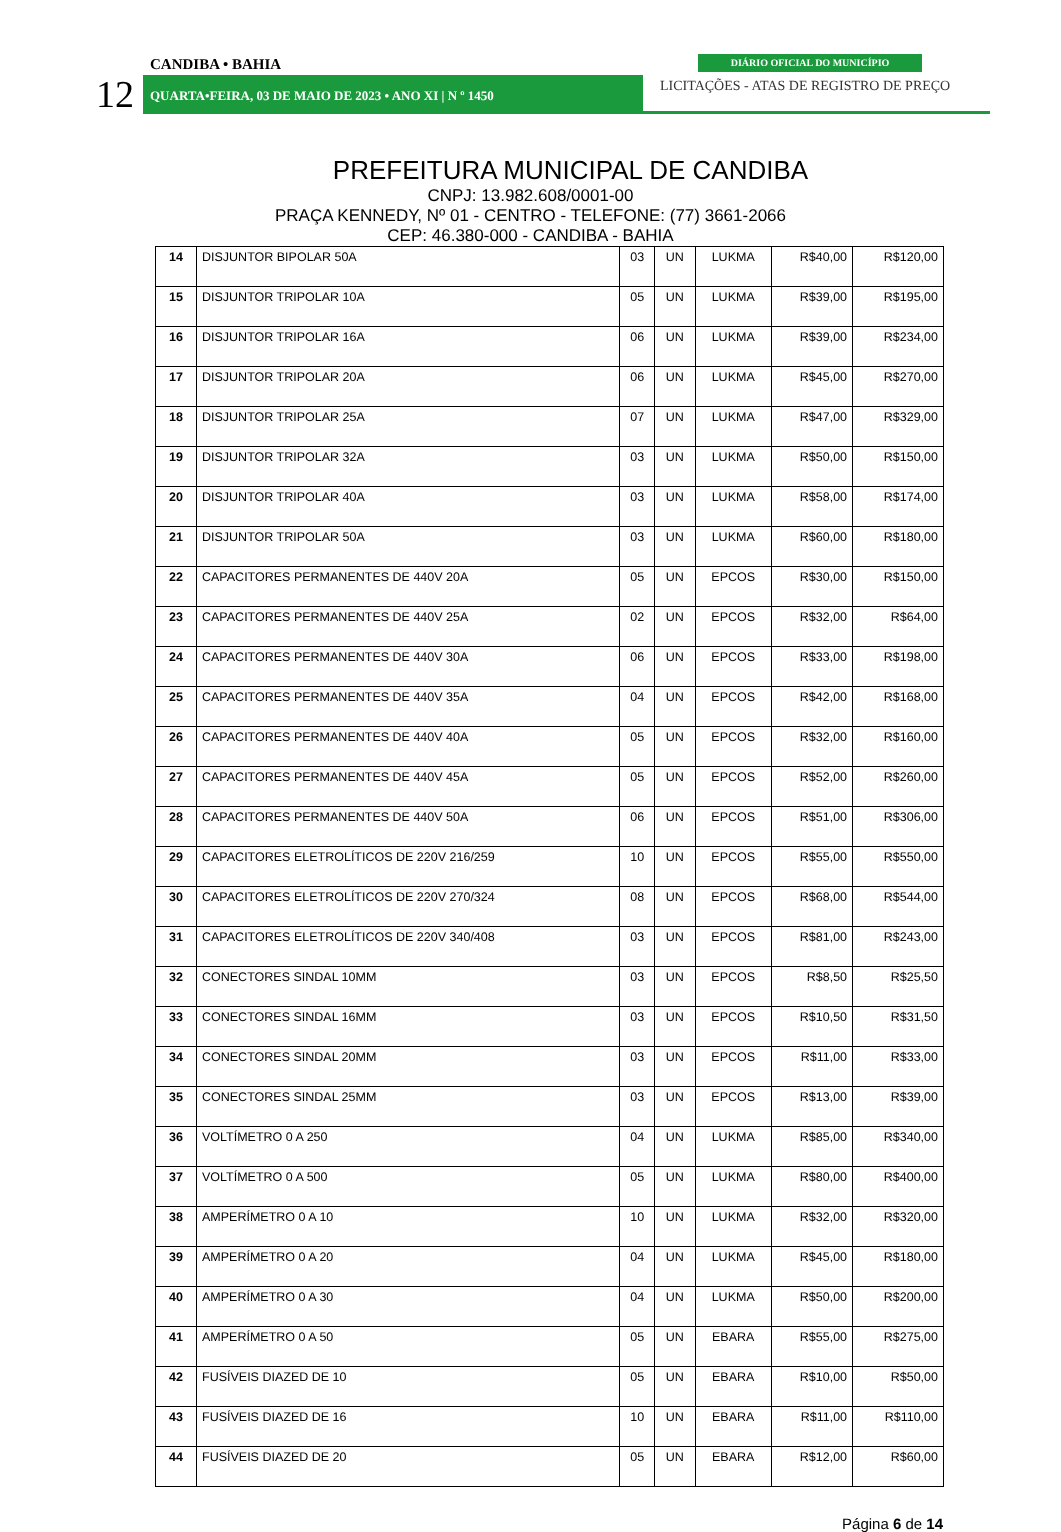CANDIBA • BAHIA
12
QUARTA•FEIRA, 03 DE MAIO DE 2023 • ANO XI | N º 1450
DIÁRIO OFICIAL DO MUNICÍPIO
LICITAÇÕES - ATAS DE REGISTRO DE PREÇO
PREFEITURA MUNICIPAL DE CANDIBA
CNPJ: 13.982.608/0001-00
PRAÇA KENNEDY, Nº 01 - CENTRO - TELEFONE: (77) 3661-2066
CEP: 46.380-000 - CANDIBA - BAHIA
| 14 | DISJUNTOR BIPOLAR 50A | 03 | UN | LUKMA | R$40,00 | R$120,00 |
| 15 | DISJUNTOR TRIPOLAR 10A | 05 | UN | LUKMA | R$39,00 | R$195,00 |
| 16 | DISJUNTOR TRIPOLAR 16A | 06 | UN | LUKMA | R$39,00 | R$234,00 |
| 17 | DISJUNTOR TRIPOLAR 20A | 06 | UN | LUKMA | R$45,00 | R$270,00 |
| 18 | DISJUNTOR TRIPOLAR 25A | 07 | UN | LUKMA | R$47,00 | R$329,00 |
| 19 | DISJUNTOR TRIPOLAR 32A | 03 | UN | LUKMA | R$50,00 | R$150,00 |
| 20 | DISJUNTOR TRIPOLAR 40A | 03 | UN | LUKMA | R$58,00 | R$174,00 |
| 21 | DISJUNTOR TRIPOLAR 50A | 03 | UN | LUKMA | R$60,00 | R$180,00 |
| 22 | CAPACITORES PERMANENTES DE 440V 20A | 05 | UN | EPCOS | R$30,00 | R$150,00 |
| 23 | CAPACITORES PERMANENTES DE 440V 25A | 02 | UN | EPCOS | R$32,00 | R$64,00 |
| 24 | CAPACITORES PERMANENTES DE 440V 30A | 06 | UN | EPCOS | R$33,00 | R$198,00 |
| 25 | CAPACITORES PERMANENTES DE 440V 35A | 04 | UN | EPCOS | R$42,00 | R$168,00 |
| 26 | CAPACITORES PERMANENTES DE 440V 40A | 05 | UN | EPCOS | R$32,00 | R$160,00 |
| 27 | CAPACITORES PERMANENTES DE 440V 45A | 05 | UN | EPCOS | R$52,00 | R$260,00 |
| 28 | CAPACITORES PERMANENTES DE 440V 50A | 06 | UN | EPCOS | R$51,00 | R$306,00 |
| 29 | CAPACITORES ELETROLÍTICOS DE 220V 216/259 | 10 | UN | EPCOS | R$55,00 | R$550,00 |
| 30 | CAPACITORES ELETROLÍTICOS DE 220V 270/324 | 08 | UN | EPCOS | R$68,00 | R$544,00 |
| 31 | CAPACITORES ELETROLÍTICOS DE 220V 340/408 | 03 | UN | EPCOS | R$81,00 | R$243,00 |
| 32 | CONECTORES SINDAL 10MM | 03 | UN | EPCOS | R$8,50 | R$25,50 |
| 33 | CONECTORES SINDAL 16MM | 03 | UN | EPCOS | R$10,50 | R$31,50 |
| 34 | CONECTORES SINDAL 20MM | 03 | UN | EPCOS | R$11,00 | R$33,00 |
| 35 | CONECTORES SINDAL 25MM | 03 | UN | EPCOS | R$13,00 | R$39,00 |
| 36 | VOLTÍMETRO 0 A 250 | 04 | UN | LUKMA | R$85,00 | R$340,00 |
| 37 | VOLTÍMETRO 0 A 500 | 05 | UN | LUKMA | R$80,00 | R$400,00 |
| 38 | AMPERÍMETRO 0 A 10 | 10 | UN | LUKMA | R$32,00 | R$320,00 |
| 39 | AMPERÍMETRO 0 A 20 | 04 | UN | LUKMA | R$45,00 | R$180,00 |
| 40 | AMPERÍMETRO 0 A 30 | 04 | UN | LUKMA | R$50,00 | R$200,00 |
| 41 | AMPERÍMETRO 0 A 50 | 05 | UN | EBARA | R$55,00 | R$275,00 |
| 42 | FUSÍVEIS DIAZED DE 10 | 05 | UN | EBARA | R$10,00 | R$50,00 |
| 43 | FUSÍVEIS DIAZED DE 16 | 10 | UN | EBARA | R$11,00 | R$110,00 |
| 44 | FUSÍVEIS DIAZED DE 20 | 05 | UN | EBARA | R$12,00 | R$60,00 |
Página 6 de 14